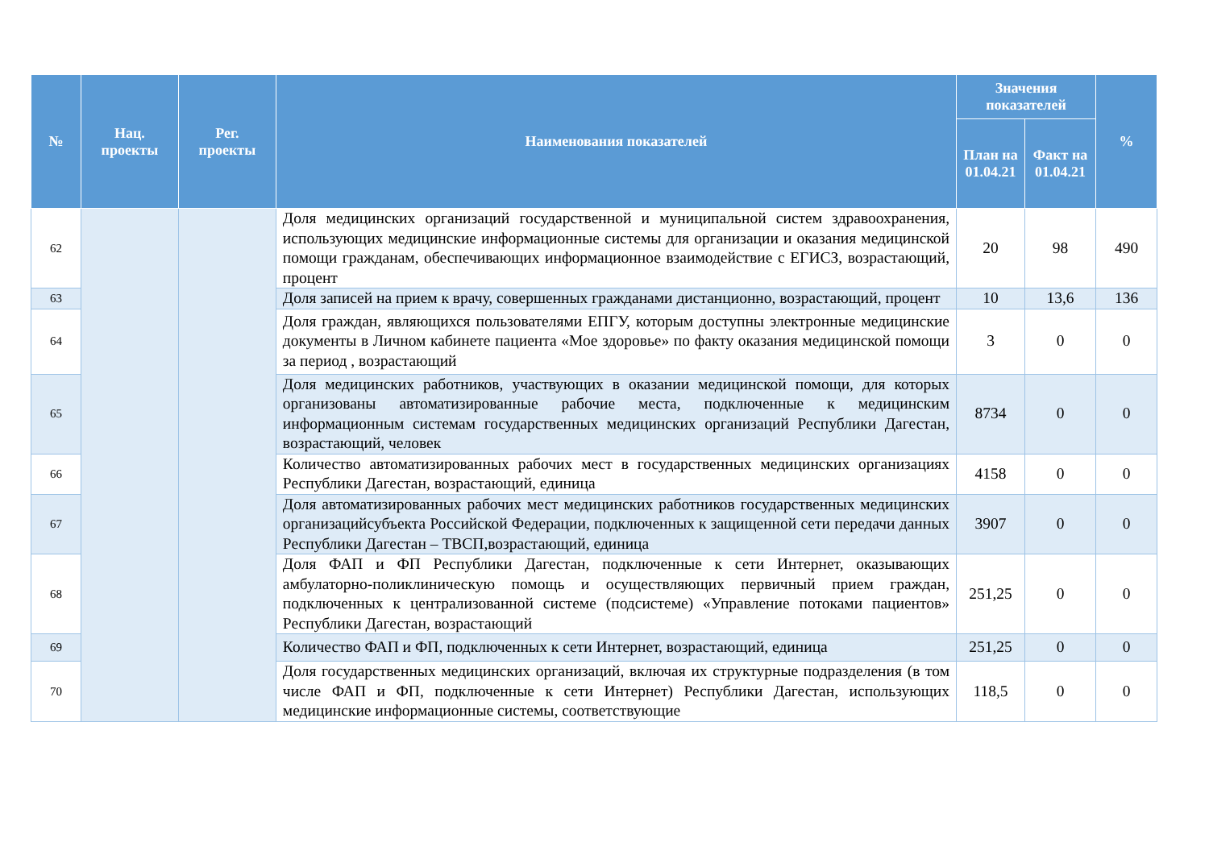| № | Нац. проекты | Рег. проекты | Наименования показателей | Значения показателей | | % |
| --- | --- | --- | --- | --- | --- | --- |
| | | | | План на 01.04.21 | Факт на 01.04.21 | |
| 62 | | | Доля медицинских организаций государственной и муниципальной систем здравоохранения, использующих медицинские информационные системы для организации и оказания медицинской помощи гражданам, обеспечивающих информационное взаимодействие с ЕГИСЗ, возрастающий, процент | 20 | 98 | 490 |
| 63 | | | Доля записей на прием к врачу, совершенных гражданами дистанционно, возрастающий, процент | 10 | 13,6 | 136 |
| 64 | | | Доля граждан, являющихся пользователями ЕПГУ, которым доступны электронные медицинские документы в Личном кабинете пациента «Мое здоровье» по факту оказания медицинской помощи за период , возрастающий | 3 | 0 | 0 |
| 65 | | | Доля медицинских работников, участвующих в оказании медицинской помощи, для которых организованы автоматизированные рабочие места, подключенные к медицинским информационным системам государственных медицинских организаций Республики Дагестан, возрастающий, человек | 8734 | 0 | 0 |
| 66 | | | Количество автоматизированных рабочих мест в государственных медицинских организациях Республики Дагестан, возрастающий, единица | 4158 | 0 | 0 |
| 67 | | | Доля автоматизированных рабочих мест медицинских работников государственных медицинских организацийсубъекта Российской Федерации, подключенных к защищенной сети передачи данных Республики Дагестан – ТВСП,возрастающий, единица | 3907 | 0 | 0 |
| 68 | | | Доля ФАП и ФП Республики Дагестан, подключенные к сети Интернет, оказывающих амбулаторно-поликлиническую помощь и осуществляющих первичный прием граждан, подключенных к централизованной системе (подсистеме) «Управление потоками пациентов» Республики Дагестан, возрастающий | 251,25 | 0 | 0 |
| 69 | | | Количество ФАП и ФП, подключенных к сети Интернет, возрастающий, единица | 251,25 | 0 | 0 |
| 70 | | | Доля государственных медицинских организаций, включая их структурные подразделения (в том числе ФАП и ФП, подключенные к сети Интернет) Республики Дагестан, использующих медицинские информационные системы, соответствующие | 118,5 | 0 | 0 |